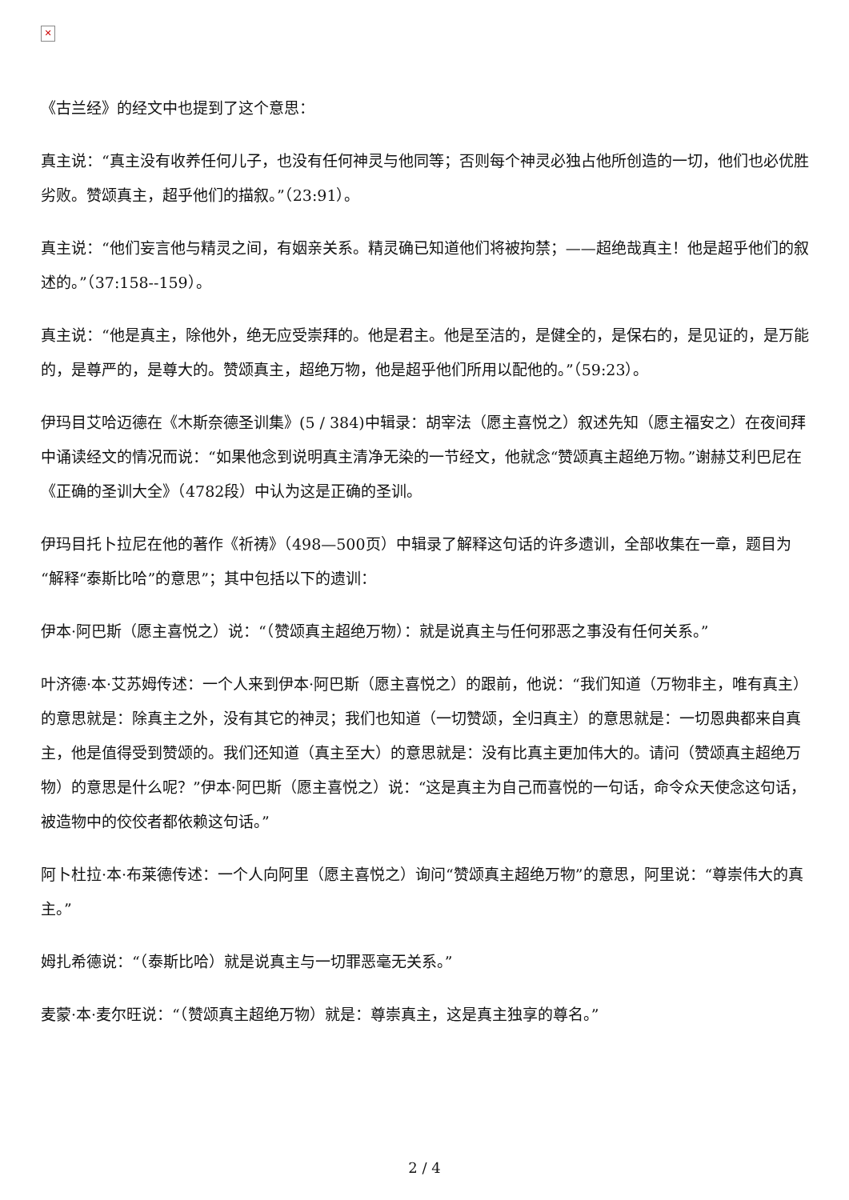✕
《古兰经》的经文中也提到了这个意思：
真主说：“真主没有收养任何儿子，也没有任何神灵与他同等；否则每个神灵必独占他所创造的一切，他们也必优胜劣败。赞颂真主，超乎他们的描叙。”（23:91）。
真主说：“他们妄言他与精灵之间，有姻亲关系。精灵确已知道他们将被拘禁；——超绝哉真主！他是超乎他们的叙述的。”（37:158--159）。
真主说：“他是真主，除他外，绝无应受崇拜的。他是君主。他是至洁的，是健全的，是保右的，是见证的，是万能的，是尊严的，是尊大的。赞颂真主，超绝万物，他是超乎他们所用以配他的。”（59:23）。
伊玛目艾哈迈德在《木斯奈德圣训集》(5 / 384)中辑录：胡宰法（愿主喜悦之）叙述先知（愿主福安之）在夜间拜中诵读经文的情况而说：“如果他念到说明真主清净无染的一节经文，他就念“赞颂真主超绝万物。”谢赫艾利巴尼在《正确的圣训大全》（4782段）中认为这是正确的圣训。
伊玛目托卜拉尼在他的著作《祈祷》（498—500页）中辑录了解释这句话的许多遗训，全部收集在一章，题目为“解释“泰斯比哈”的意思”；其中包括以下的遗训：
伊本·阿巴斯（愿主喜悦之）说：“（赞颂真主超绝万物）：就是说真主与任何邪恶之事没有任何关系。”
叶济德·本·艾苏姆传述：一个人来到伊本·阿巴斯（愿主喜悦之）的跟前，他说：“我们知道（万物非主，唯有真主）的意思就是：除真主之外，没有其它的神灵；我们也知道（一切赞颂，全归真主）的意思就是：一切恩典都来自真主，他是值得受到赞颂的。我们还知道（真主至大）的意思就是：没有比真主更加伟大的。请问（赞颂真主超绝万物）的意思是什么呢？”伊本·阿巴斯（愿主喜悦之）说：“这是真主为自己而喜悦的一句话，命令众天使念这句话，被造物中的佼佼者都依赖这句话。”
阿卜杜拉·本·布莱德传述：一个人向阿里（愿主喜悦之）询问“赞颂真主超绝万物”的意思，阿里说：“尊崇伟大的真主。”
姆扎希德说：“（泰斯比哈）就是说真主与一切罪恶毫无关系。”
麦蒙·本·麦尔旺说：“（赞颂真主超绝万物）就是：尊崇真主，这是真主独享的尊名。”
2 / 4